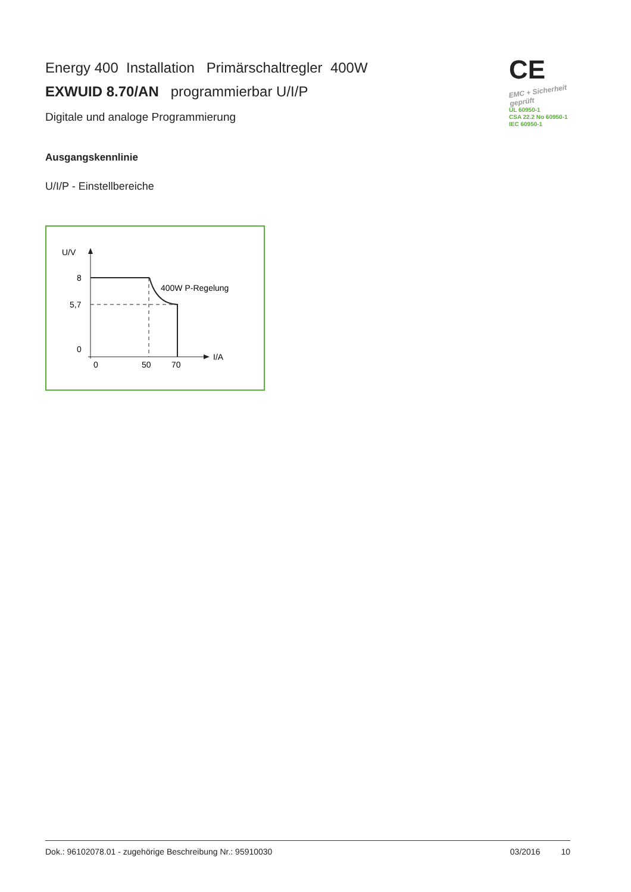Energy 400 Installation Primärschaltregler 400W
EXWUID 8.70/AN programmierbar U/I/P
Digitale und analoge Programmierung
CE
EMC + Sicherheit geprüft
UL 60950-1
CSA 22.2 No 60950-1
IEC 60950-1
Ausgangskennlinie
U/I/P - Einstellbereiche
U/V
8
5,7
0
0
50
70
I/A
400W P-Regelung
Dok.: 96102078.01 - zugehörige Beschreibung Nr.: 95910030 03/2016 10